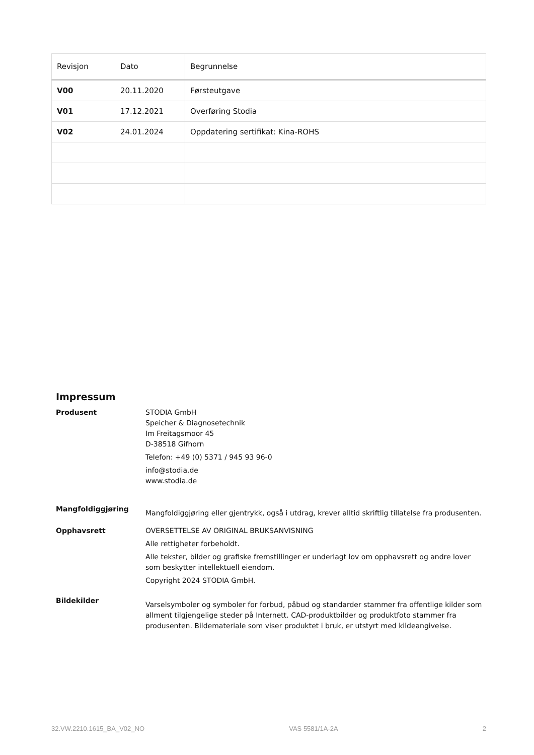| Revisjon | Dato | Begrunnelse |
| --- | --- | --- |
| V00 | 20.11.2020 | Førsteutgave |
| V01 | 17.12.2021 | Overføring Stodia |
| V02 | 24.01.2024 | Oppdatering sertifikat: Kina-ROHS |
Impressum
Produsent STODIA GmbH
Speicher & Diagnosetechnik
Im Freitagsmoor 45
D-38518 Gifhorn
Telefon: +49 (0) 5371 / 945 93 96-0
info@stodia.de
www.stodia.de
Mangfoldiggjøring
Mangfoldiggjøring eller gjentrykk, også i utdrag, krever alltid skriftlig tillatelse fra produsenten.
Opphavsrett OVERSETTELSE AV ORIGINAL BRUKSANVISNING
Alle rettigheter forbeholdt.
Alle tekster, bilder og grafiske fremstillinger er underlagt lov om opphavsrett og andre lover som beskytter intellektuell eiendom.
Copyright 2024 STODIA GmbH.
Bildekilder
Varselsymboler og symboler for forbud, påbud og standarder stammer fra offentlige kilder som allment tilgjengelige steder på Internett. CAD-produktbilder og produktfoto stammer fra produsenten. Bildemateriale som viser produktet i bruk, er utstyrt med kildeangivelse.
32.VW.2210.1615_BA_V02_NO VAS 5581/1A-2A 2